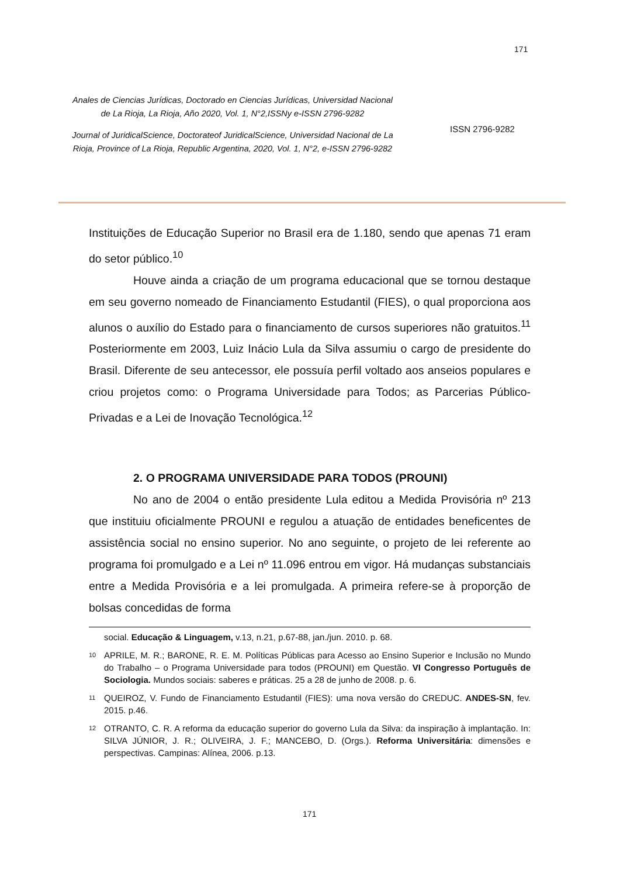171
Anales de Ciencias Jurídicas, Doctorado en Ciencias Jurídicas, Universidad Nacional de La Rioja, La Rioja, Año 2020, Vol. 1, N°2,ISSNy e-ISSN 2796-9282
Journal of JuridicalScience, Doctorateof JuridicalScience, Universidad Nacional de La Rioja, Province of La Rioja, Republic Argentina, 2020, Vol. 1, N°2, e-ISSN 2796-9282
ISSN 2796-9282
Instituições de Educação Superior no Brasil era de 1.180, sendo que apenas 71 eram do setor público.<sup>10</sup>
Houve ainda a criação de um programa educacional que se tornou destaque em seu governo nomeado de Financiamento Estudantil (FIES), o qual proporciona aos alunos o auxílio do Estado para o financiamento de cursos superiores não gratuitos.<sup>11</sup> Posteriormente em 2003, Luiz Inácio Lula da Silva assumiu o cargo de presidente do Brasil. Diferente de seu antecessor, ele possuía perfil voltado aos anseios populares e criou projetos como: o Programa Universidade para Todos; as Parcerias Público-Privadas e a Lei de Inovação Tecnológica.<sup>12</sup>
2. O PROGRAMA UNIVERSIDADE PARA TODOS (PROUNI)
No ano de 2004 o então presidente Lula editou a Medida Provisória nº 213 que instituiu oficialmente PROUNI e regulou a atuação de entidades beneficentes de assistência social no ensino superior. No ano seguinte, o projeto de lei referente ao programa foi promulgado e a Lei nº 11.096 entrou em vigor. Há mudanças substanciais entre a Medida Provisória e a lei promulgada. A primeira refere-se à proporção de bolsas concedidas de forma
social. Educação & Linguagem, v.13, n.21, p.67-88, jan./jun. 2010. p. 68.
10 APRILE, M. R.; BARONE, R. E. M. Políticas Públicas para Acesso ao Ensino Superior e Inclusão no Mundo do Trabalho – o Programa Universidade para todos (PROUNI) em Questão. VI Congresso Português de Sociologia. Mundos sociais: saberes e práticas. 25 a 28 de junho de 2008. p. 6.
11 QUEIROZ, V. Fundo de Financiamento Estudantil (FIES): uma nova versão do CREDUC. ANDES-SN, fev. 2015. p.46.
12 OTRANTO, C. R. A reforma da educação superior do governo Lula da Silva: da inspiração à implantação. In: SILVA JÚNIOR, J. R.; OLIVEIRA, J. F.; MANCEBO, D. (Orgs.). Reforma Universitária: dimensões e perspectivas. Campinas: Alínea, 2006. p.13.
171